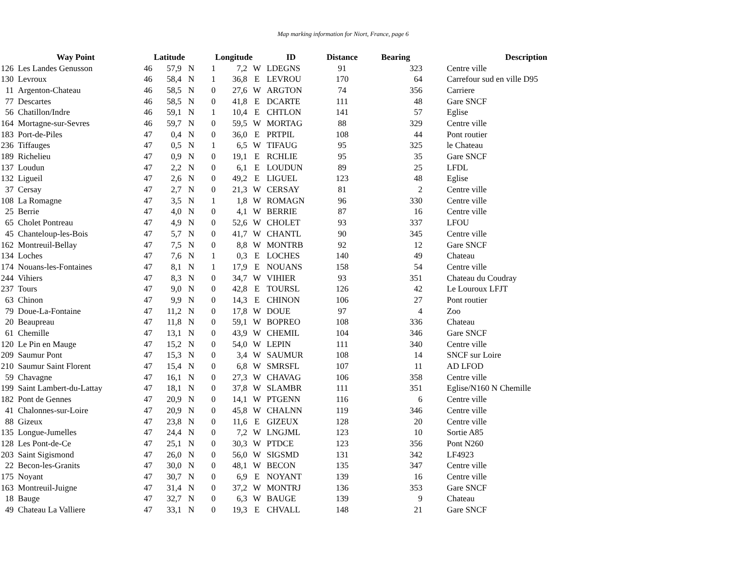Map marking information for Niort, France, page 6
| | Way Point | Latitude | | | Longitude | | | ID | Distance | Bearing | | Description |
| --- | --- | --- | --- | --- | --- | --- | --- | --- | --- | --- | --- | --- |
| 126 | Les Landes Genusson | 46 | 57,9 | N | 1 | 7,2 | W | LDEGNS | 91 | 323 | | Centre ville |
| 130 | Levroux | 46 | 58,4 | N | 1 | 36,8 | E | LEVROU | 170 | 64 | | Carrefour sud en ville D95 |
| 11 | Argenton-Chateau | 46 | 58,5 | N | 0 | 27,6 | W | ARGTON | 74 | 356 | | Carriere |
| 77 | Descartes | 46 | 58,5 | N | 0 | 41,8 | E | DCARTE | 111 | 48 | | Gare SNCF |
| 56 | Chatillon/Indre | 46 | 59,1 | N | 1 | 10,4 | E | CHTLON | 141 | 57 | | Eglise |
| 164 | Mortagne-sur-Sevres | 46 | 59,7 | N | 0 | 59,5 | W | MORTAG | 88 | 329 | | Centre ville |
| 183 | Port-de-Piles | 47 | 0,4 | N | 0 | 36,0 | E | PRTPIL | 108 | 44 | | Pont routier |
| 236 | Tiffauges | 47 | 0,5 | N | 1 | 6,5 | W | TIFAUG | 95 | 325 | | le Chateau |
| 189 | Richelieu | 47 | 0,9 | N | 0 | 19,1 | E | RCHLIE | 95 | 35 | | Gare SNCF |
| 137 | Loudun | 47 | 2,2 | N | 0 | 6,1 | E | LOUDUN | 89 | 25 | | LFDL |
| 132 | Ligueil | 47 | 2,6 | N | 0 | 49,2 | E | LIGUEL | 123 | 48 | | Eglise |
| 37 | Cersay | 47 | 2,7 | N | 0 | 21,3 | W | CERSAY | 81 | 2 | | Centre ville |
| 108 | La Romagne | 47 | 3,5 | N | 1 | 1,8 | W | ROMAGN | 96 | 330 | | Centre ville |
| 25 | Berrie | 47 | 4,0 | N | 0 | 4,1 | W | BERRIE | 87 | 16 | | Centre ville |
| 65 | Cholet Pontreau | 47 | 4,9 | N | 0 | 52,6 | W | CHOLET | 93 | 337 | | LFOU |
| 45 | Chanteloup-les-Bois | 47 | 5,7 | N | 0 | 41,7 | W | CHANTL | 90 | 345 | | Centre ville |
| 162 | Montreuil-Bellay | 47 | 7,5 | N | 0 | 8,8 | W | MONTRB | 92 | 12 | | Gare SNCF |
| 134 | Loches | 47 | 7,6 | N | 1 | 0,3 | E | LOCHES | 140 | 49 | | Chateau |
| 174 | Nouans-les-Fontaines | 47 | 8,1 | N | 1 | 17,9 | E | NOUANS | 158 | 54 | | Centre ville |
| 244 | Vihiers | 47 | 8,3 | N | 0 | 34,7 | W | VIHIER | 93 | 351 | | Chateau du Coudray |
| 237 | Tours | 47 | 9,0 | N | 0 | 42,8 | E | TOURSL | 126 | 42 | | Le Louroux LFJT |
| 63 | Chinon | 47 | 9,9 | N | 0 | 14,3 | E | CHINON | 106 | 27 | | Pont routier |
| 79 | Doue-La-Fontaine | 47 | 11,2 | N | 0 | 17,8 | W | DOUE | 97 | 4 | | Zoo |
| 20 | Beaupreau | 47 | 11,8 | N | 0 | 59,1 | W | BOPREO | 108 | 336 | | Chateau |
| 61 | Chemille | 47 | 13,1 | N | 0 | 43,9 | W | CHEMIL | 104 | 346 | | Gare SNCF |
| 120 | Le Pin en Mauge | 47 | 15,2 | N | 0 | 54,0 | W | LEPIN | 111 | 340 | | Centre ville |
| 209 | Saumur Pont | 47 | 15,3 | N | 0 | 3,4 | W | SAUMUR | 108 | 14 | | SNCF sur Loire |
| 210 | Saumur Saint Florent | 47 | 15,4 | N | 0 | 6,8 | W | SMRSFL | 107 | 11 | | AD LFOD |
| 59 | Chavagne | 47 | 16,1 | N | 0 | 27,3 | W | CHAVAG | 106 | 358 | | Centre ville |
| 199 | Saint Lambert-du-Lattay | 47 | 18,1 | N | 0 | 37,8 | W | SLAMBR | 111 | 351 | | Eglise/N160 N Chemille |
| 182 | Pont de Gennes | 47 | 20,9 | N | 0 | 14,1 | W | PTGENN | 116 | 6 | | Centre ville |
| 41 | Chalonnes-sur-Loire | 47 | 20,9 | N | 0 | 45,8 | W | CHALNN | 119 | 346 | | Centre ville |
| 88 | Gizeux | 47 | 23,8 | N | 0 | 11,6 | E | GIZEUX | 128 | 20 | | Centre ville |
| 135 | Longue-Jumelles | 47 | 24,4 | N | 0 | 7,2 | W | LNGJML | 123 | 10 | | Sortie A85 |
| 128 | Les Pont-de-Ce | 47 | 25,1 | N | 0 | 30,3 | W | PTDCE | 123 | 356 | | Pont N260 |
| 203 | Saint Sigismond | 47 | 26,0 | N | 0 | 56,0 | W | SIGSMD | 131 | 342 | | LF4923 |
| 22 | Becon-les-Granits | 47 | 30,0 | N | 0 | 48,1 | W | BECON | 135 | 347 | | Centre ville |
| 175 | Noyant | 47 | 30,7 | N | 0 | 6,9 | E | NOYANT | 139 | 16 | | Centre ville |
| 163 | Montreuil-Juigne | 47 | 31,4 | N | 0 | 37,2 | W | MONTRJ | 136 | 353 | | Gare SNCF |
| 18 | Bauge | 47 | 32,7 | N | 0 | 6,3 | W | BAUGE | 139 | 9 | | Chateau |
| 49 | Chateau La Valliere | 47 | 33,1 | N | 0 | 19,3 | E | CHVALL | 148 | 21 | | Gare SNCF |